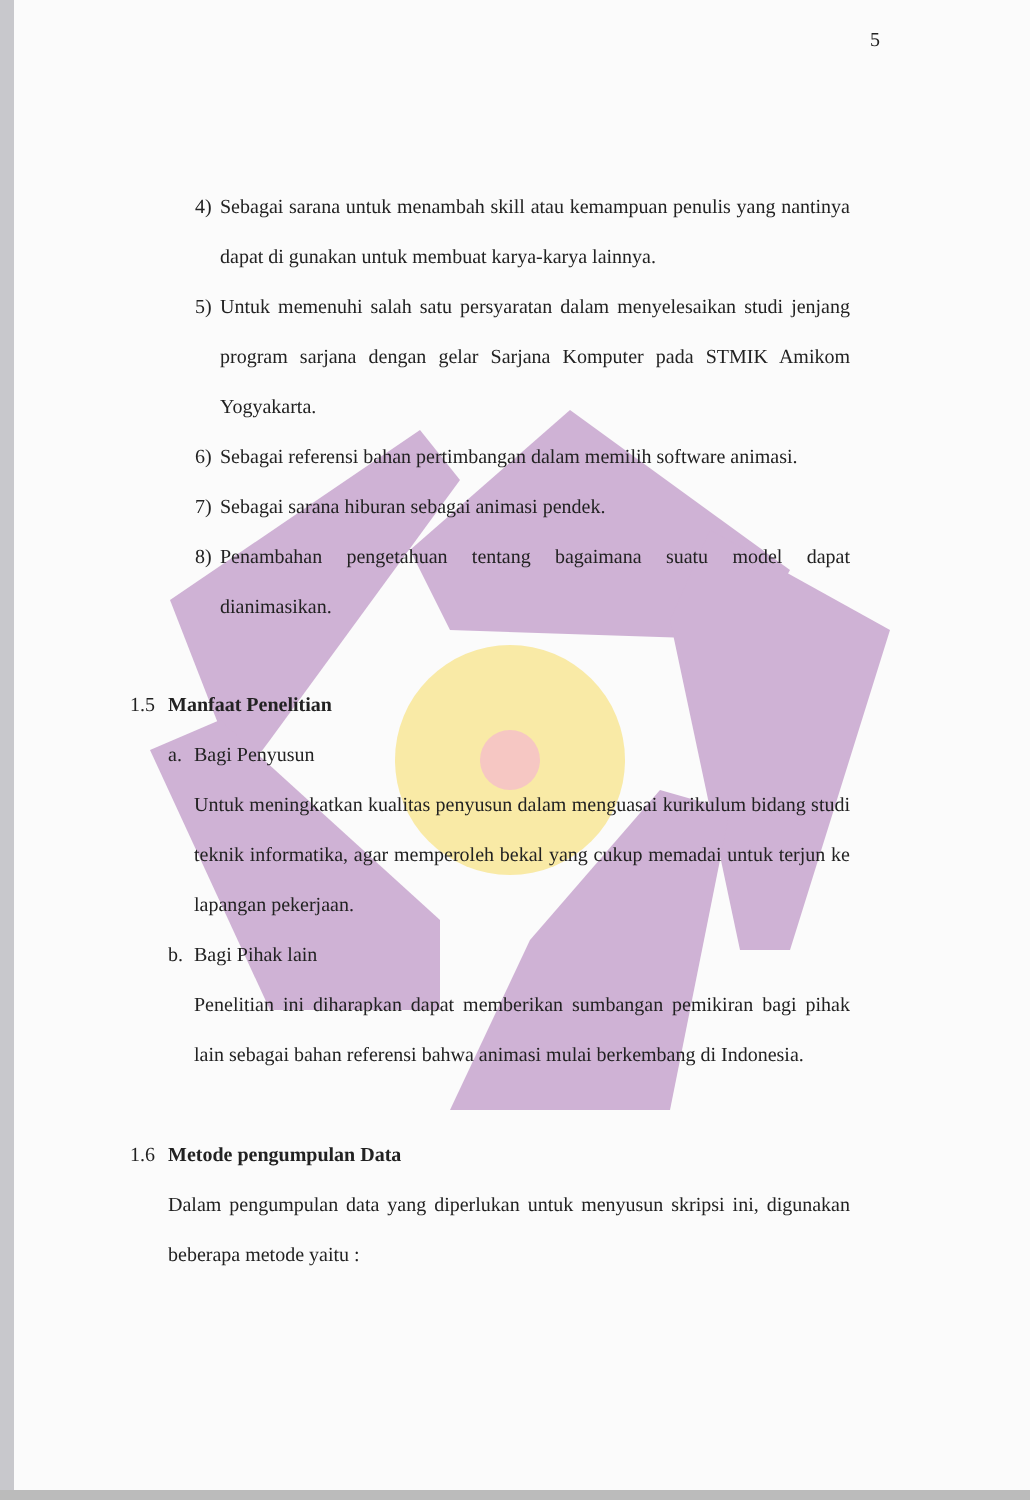5
4) Sebagai sarana untuk menambah skill atau kemampuan penulis yang nantinya dapat di gunakan untuk membuat karya-karya lainnya.
5) Untuk memenuhi salah satu persyaratan dalam menyelesaikan studi jenjang program sarjana dengan gelar Sarjana Komputer pada STMIK Amikom Yogyakarta.
6) Sebagai referensi bahan pertimbangan dalam memilih software animasi.
7) Sebagai sarana hiburan sebagai animasi pendek.
8) Penambahan pengetahuan tentang bagaimana suatu model dapat dianimasikan.
1.5 Manfaat Penelitian
a. Bagi Penyusun
Untuk meningkatkan kualitas penyusun dalam menguasai kurikulum bidang studi teknik informatika, agar memperoleh bekal yang cukup memadai untuk terjun ke lapangan pekerjaan.
b. Bagi Pihak lain
Penelitian ini diharapkan dapat memberikan sumbangan pemikiran bagi pihak lain sebagai bahan referensi bahwa animasi mulai berkembang di Indonesia.
1.6 Metode pengumpulan Data
Dalam pengumpulan data yang diperlukan untuk menyusun skripsi ini, digunakan beberapa metode yaitu :